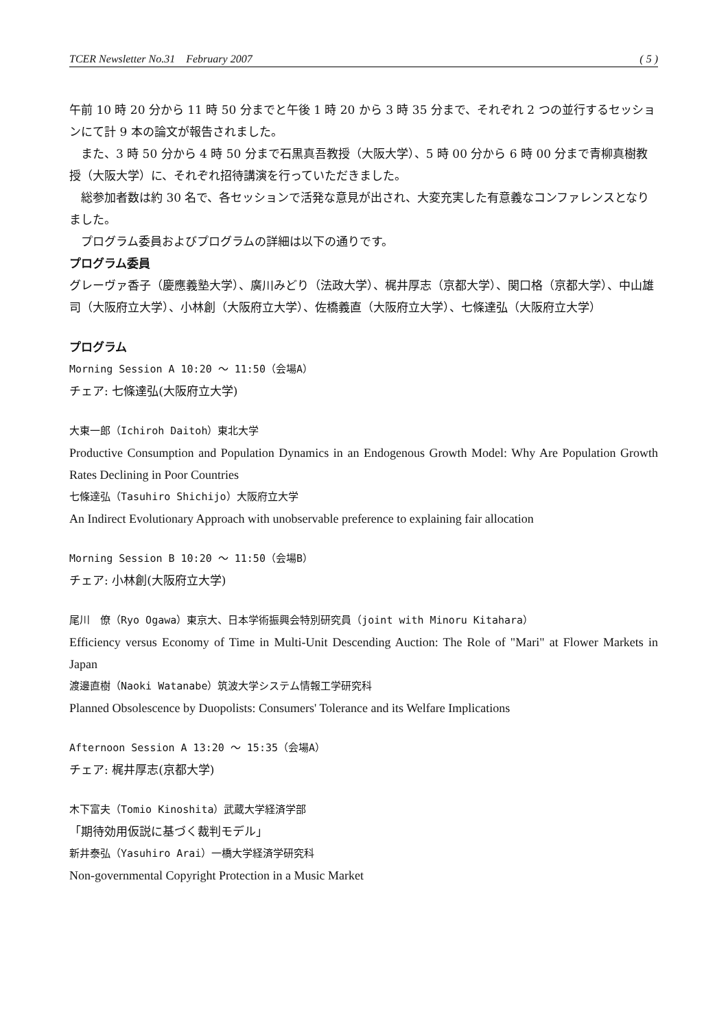TCER Newsletter No.31 February 2007 ( 5 )
午前 10 時 20 分から 11 時 50 分までと午後 1 時 20 から 3 時 35 分まで、それぞれ 2 つの並行するセッションにて計 9 本の論文が報告されました。
また、3 時 50 分から 4 時 50 分まで石黒真吾教授（大阪大学）、5 時 00 分から 6 時 00 分まで青柳真樹教授（大阪大学）に、それぞれ招待講演を行っていただきました。
総参加者数は約 30 名で、各セッションで活発な意見が出され、大変充実した有意義なコンファレンスとなりました。
プログラム委員およびプログラムの詳細は以下の通りです。
プログラム委員
グレーヴァ香子（慶應義塾大学）、廣川みどり（法政大学）、梶井厚志（京都大学）、関口格（京都大学）、中山雄司（大阪府立大学）、小林創（大阪府立大学）、佐橋義直（大阪府立大学）、七條達弘（大阪府立大学）
プログラム
Morning Session A 10:20 ～ 11:50（会場A）
チェア: 七條達弘(大阪府立大学)
大東一郎（Ichiroh Daitoh）東北大学
Productive Consumption and Population Dynamics in an Endogenous Growth Model: Why Are Population Growth Rates Declining in Poor Countries
七條達弘（Tasuhiro Shichijo）大阪府立大学
An Indirect Evolutionary Approach with unobservable preference to explaining fair allocation
Morning Session B 10:20 ～ 11:50（会場B）
チェア: 小林創(大阪府立大学)
尾川　僚（Ryo Ogawa）東京大、日本学術振興会特別研究員（joint with Minoru Kitahara）
Efficiency versus Economy of Time in Multi-Unit Descending Auction: The Role of "Mari" at Flower Markets in Japan
渡邊直樹（Naoki Watanabe）筑波大学システム情報工学研究科
Planned Obsolescence by Duopolists: Consumers' Tolerance and its Welfare Implications
Afternoon Session A 13:20 ～ 15:35（会場A）
チェア: 梶井厚志(京都大学)
木下富夫（Tomio Kinoshita）武蔵大学経済学部
「期待効用仮説に基づく裁判モデル」
新井泰弘（Yasuhiro Arai）一橋大学経済学研究科
Non-governmental Copyright Protection in a Music Market